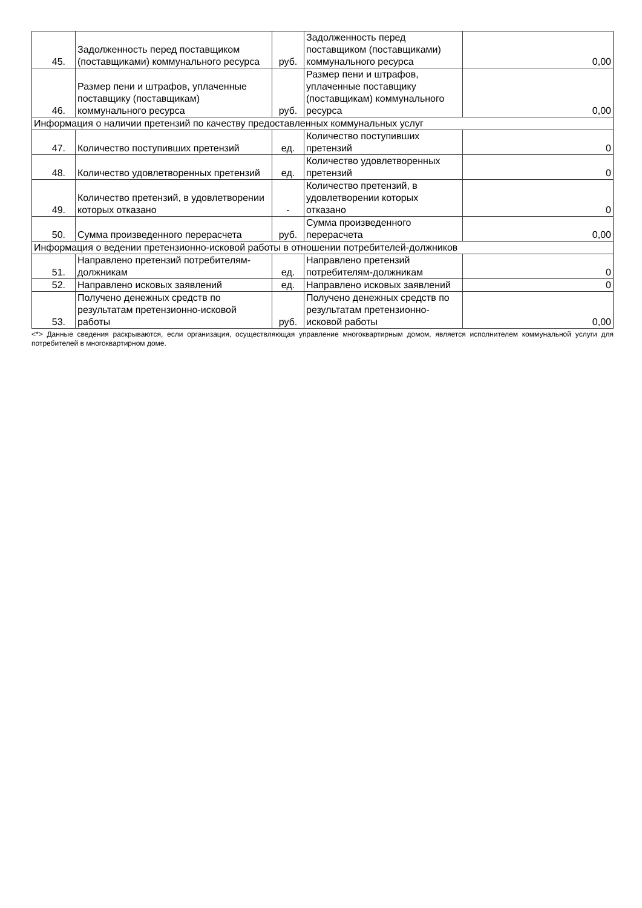| 45. | Задолженность перед поставщиком (поставщиками) коммунального ресурса | руб. | Задолженность перед поставщиком (поставщиками) коммунального ресурса | 0,00 |
| 46. | Размер пени и штрафов, уплаченные поставщику (поставщикам) коммунального ресурса | руб. | Размер пени и штрафов, уплаченные поставщику (поставщикам) коммунального ресурса | 0,00 |
| Информация о наличии претензий по качеству предоставленных коммунальных услуг | | | | |
| 47. | Количество поступивших претензий | ед. | Количество поступивших претензий | 0 |
| 48. | Количество удовлетворенных претензий | ед. | Количество удовлетворенных претензий | 0 |
| 49. | Количество претензий, в удовлетворении которых отказано | - | Количество претензий, в удовлетворении которых отказано | 0 |
| 50. | Сумма произведенного перерасчета | руб. | Сумма произведенного перерасчета | 0,00 |
| Информация о ведении претензионно-исковой работы в отношении потребителей-должников | | | | |
| 51. | Направлено претензий потребителям-должникам | ед. | Направлено претензий потребителям-должникам | 0 |
| 52. | Направлено исковых заявлений | ед. | Направлено исковых заявлений | 0 |
| 53. | Получено денежных средств по результатам претензионно-исковой работы | руб. | Получено денежных средств по результатам претензионно-исковой работы | 0,00 |
<*> Данные сведения раскрываются, если организация, осуществляющая управление многоквартирным домом, является исполнителем коммунальной услуги для потребителей в многоквартирном доме.